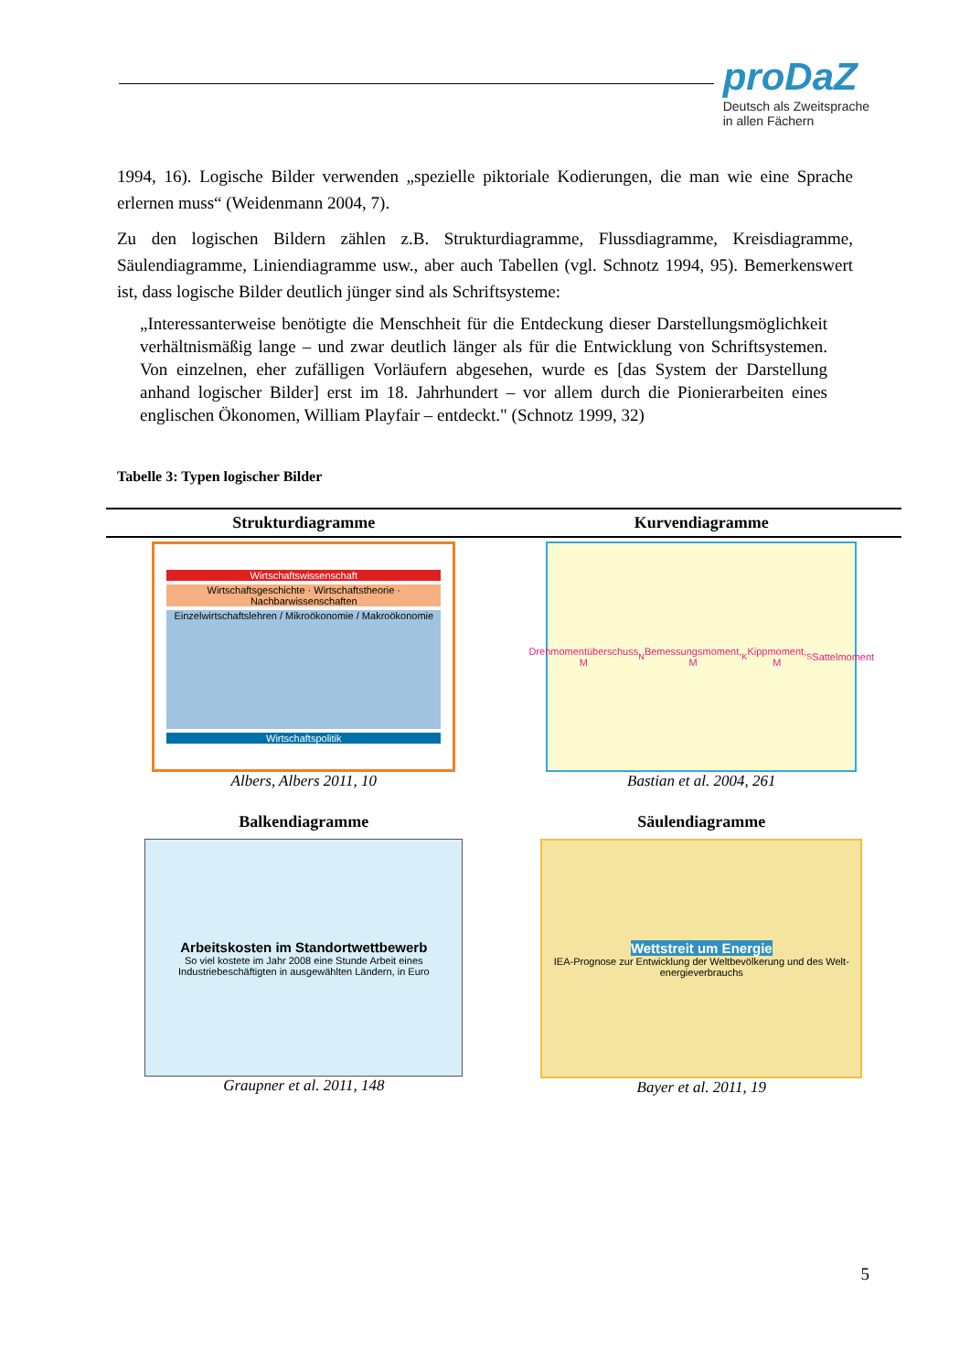proDaZ
Deutsch als Zweitsprache
in allen Fächern
1994, 16). Logische Bilder verwenden „spezielle piktoriale Kodierungen, die man wie eine Sprache erlernen muss“ (Weidenmann 2004, 7).
Zu den logischen Bildern zählen z.B. Strukturdiagramme, Flussdiagramme, Kreisdiagramme, Säulendiagramme, Liniendiagramme usw., aber auch Tabellen (vgl. Schnotz 1994, 95). Bemerkenswert ist, dass logische Bilder deutlich jünger sind als Schriftsysteme:
„Interessanterweise benötigte die Menschheit für die Entdeckung dieser Darstellungsmöglichkeit verhältnismäßig lange – und zwar deutlich länger als für die Entwicklung von Schriftsystemen. Von einzelnen, eher zufälligen Vorläufern abgesehen, wurde es [das System der Darstellung anhand logischer Bilder] erst im 18. Jahrhundert – vor allem durch die Pionierarbeiten eines englischen Ökonomen, William Playfair – entdeckt." (Schnotz 1999, 32)
Tabelle 3: Typen logischer Bilder
| Strukturdiagramme | Kurvendiagramme |
| --- | --- |
| Wirtschaftswissenschaft Wirtschaftsgeschichte · Wirtschaftstheorie · Nachbarwissenschaften Einzelwirtschaftslehren / Mikroökonomie / Makroökonomie Wirtschaftspolitik Albers, Albers 2011, 10 | Drehmomentüberschuss M<sub>N</sub> Bemessungsmoment, M<sub>K</sub> Kippmoment, M<sub>S</sub> Sattelmoment Bastian et al. 2004, 261 |
| Balkendiagramme | Säulendiagramme |
| Arbeitskosten im Standortwettbewerb So viel kostete im Jahr 2008 eine Stunde Arbeit eines Industriebeschäftigten in ausgewählten Ländern, in Euro Graupner et al. 2011, 148 | Wettstreit um Energie IEA-Prognose zur Entwicklung der Weltbevölkerung und des Welt­energie­verbrauchs Bayer et al. 2011, 19 |
5